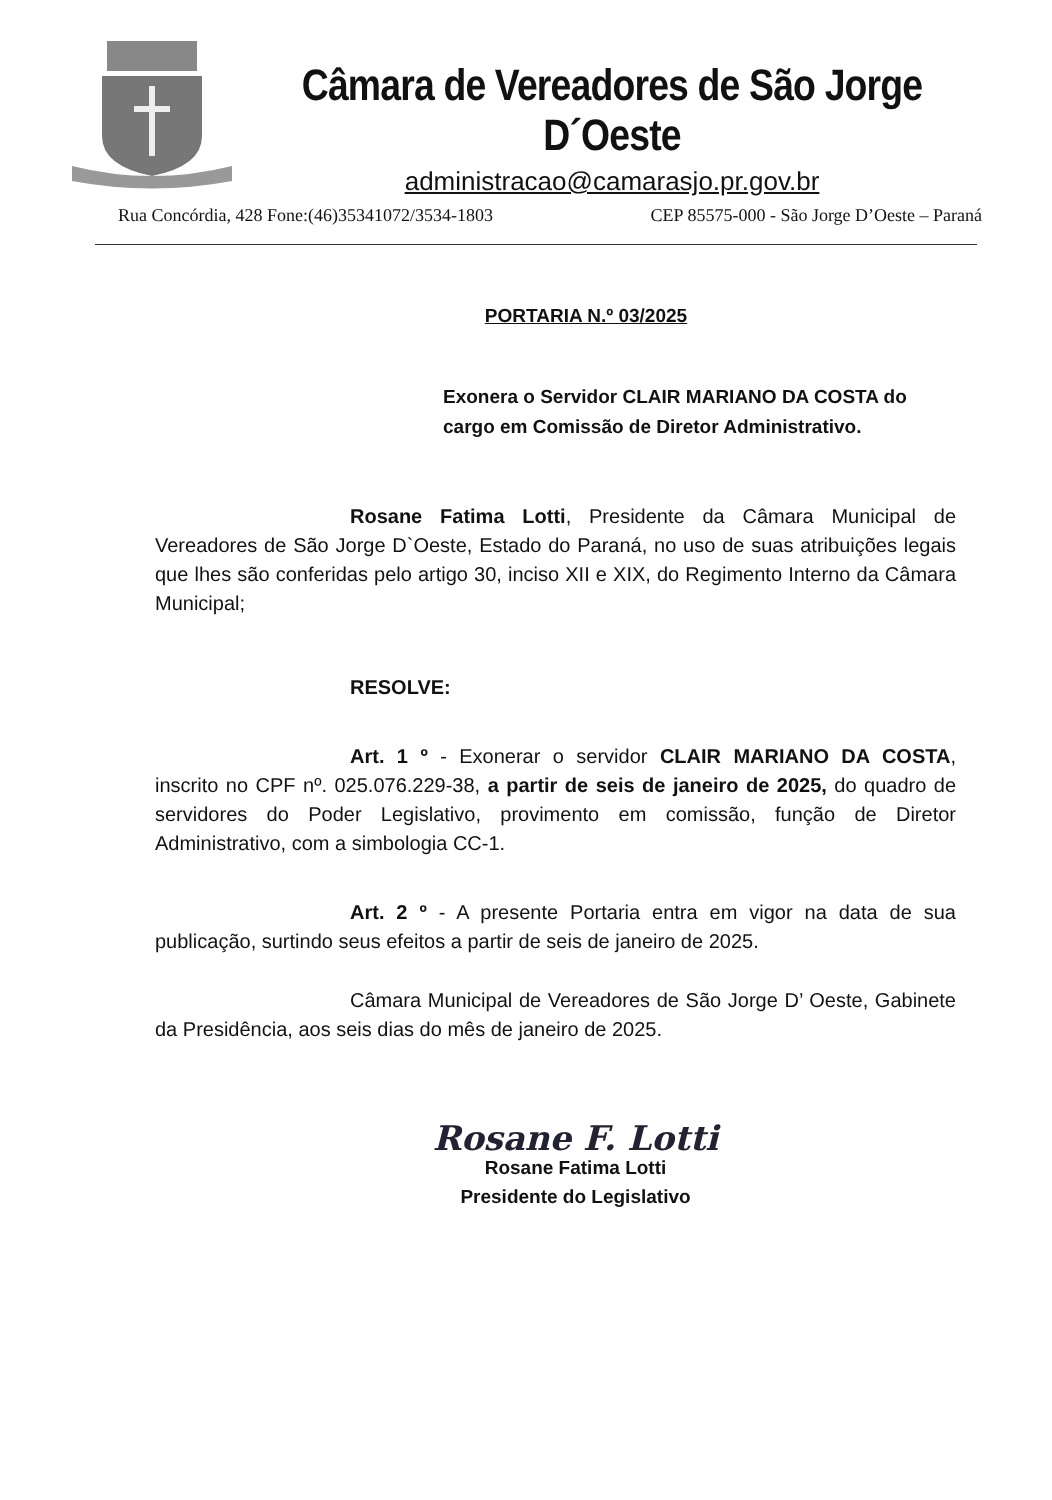Câmara de Vereadores de São Jorge D´Oeste
administracao@camarasjo.pr.gov.br
Rua Concórdia, 428 Fone:(46)35341072/3534-1803 CEP 85575-000 - São Jorge D’Oeste – Paraná
PORTARIA N.º 03/2025
Exonera o Servidor CLAIR MARIANO DA COSTA do cargo em Comissão de Diretor Administrativo.
Rosane Fatima Lotti, Presidente da Câmara Municipal de Vereadores de São Jorge D`Oeste, Estado do Paraná, no uso de suas atribuições legais que lhes são conferidas pelo artigo 30, inciso XII e XIX, do Regimento Interno da Câmara Municipal;
RESOLVE:
Art. 1 º - Exonerar o servidor CLAIR MARIANO DA COSTA, inscrito no CPF nº. 025.076.229-38, a partir de seis de janeiro de 2025, do quadro de servidores do Poder Legislativo, provimento em comissão, função de Diretor Administrativo, com a simbologia CC-1.
Art. 2 º - A presente Portaria entra em vigor na data de sua publicação, surtindo seus efeitos a partir de seis de janeiro de 2025.
Câmara Municipal de Vereadores de São Jorge D’ Oeste, Gabinete da Presidência, aos seis dias do mês de janeiro de 2025.
Rosane F. Lotti
Rosane Fatima Lotti
Presidente do Legislativo